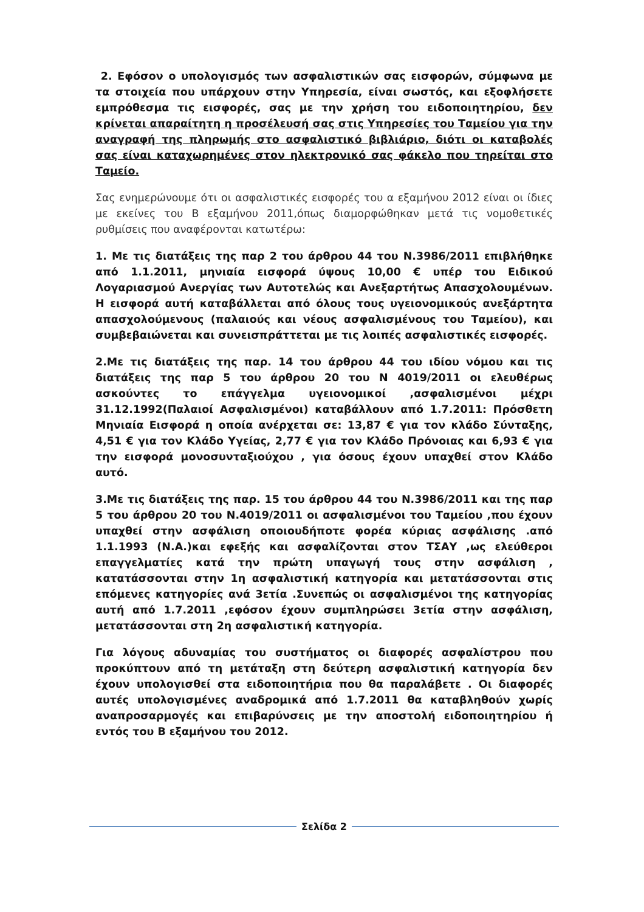2. Εφόσον ο υπολογισμός των ασφαλιστικών σας εισφορών, σύμφωνα με τα στοιχεία που υπάρχουν στην Υπηρεσία, είναι σωστός, και εξοφλήσετε εμπρόθεσμα τις εισφορές, σας με την χρήση του ειδοποιητηρίου, δεν κρίνεται απαραίτητη η προσέλευσή σας στις Υπηρεσίες του Ταμείου για την αναγραφή της πληρωμής στο ασφαλιστικό βιβλιάριο, διότι οι καταβολές σας είναι καταχωρημένες στον ηλεκτρονικό σας φάκελο που τηρείται στο Ταμείο.
Σας ενημερώνουμε ότι οι ασφαλιστικές εισφορές του α εξαμήνου 2012 είναι οι ίδιες με εκείνες του Β εξαμήνου 2011,όπως διαμορφώθηκαν μετά τις νομοθετικές ρυθμίσεις που αναφέρονται κατωτέρω:
1. Με τις διατάξεις της παρ 2 του άρθρου 44 του Ν.3986/2011 επιβλήθηκε από 1.1.2011, μηνιαία εισφορά ύψους 10,00 € υπέρ του Ειδικού Λογαριασμού Ανεργίας των Αυτοτελώς και Ανεξαρτήτως Απασχολουμένων. Η εισφορά αυτή καταβάλλεται από όλους τους υγειονομικούς ανεξάρτητα απασχολούμενους (παλαιούς και νέους ασφαλισμένους του Ταμείου), και συμβεβαιώνεται και συνεισπράττεται με τις λοιπές ασφαλιστικές εισφορές.
2.Με τις διατάξεις της παρ. 14 του άρθρου 44 του ιδίου νόμου και τις διατάξεις της παρ 5 του άρθρου 20 του Ν 4019/2011 οι ελευθέρως ασκούντες το επάγγελμα υγειονομικοί ,ασφαλισμένοι μέχρι 31.12.1992(Παλαιοί Ασφαλισμένοι) καταβάλλουν από 1.7.2011: Πρόσθετη Μηνιαία Εισφορά η οποία ανέρχεται σε: 13,87 € για τον κλάδο Σύνταξης, 4,51 € για τον Κλάδο Υγείας, 2,77 € για τον Κλάδο Πρόνοιας και 6,93 € για την εισφορά μονοσυνταξιούχου , για όσους έχουν υπαχθεί στον Κλάδο αυτό.
3.Με τις διατάξεις της παρ. 15 του άρθρου 44 του Ν.3986/2011 και της παρ 5 του άρθρου 20 του Ν.4019/2011 οι ασφαλισμένοι του Ταμείου ,που έχουν υπαχθεί στην ασφάλιση οποιουδήποτε φορέα κύριας ασφάλισης .από 1.1.1993 (Ν.Α.)και εφεξής και ασφαλίζονται στον ΤΣΑΥ ,ως ελεύθεροι επαγγελματίες κατά την πρώτη υπαγωγή τους στην ασφάλιση , κατατάσσονται στην 1η ασφαλιστική κατηγορία και μετατάσσονται στις επόμενες κατηγορίες ανά 3ετία .Συνεπώς οι ασφαλισμένοι της κατηγορίας αυτή από 1.7.2011 ,εφόσον έχουν συμπληρώσει 3ετία στην ασφάλιση, μετατάσσονται στη 2η ασφαλιστική κατηγορία.
Για λόγους αδυναμίας του συστήματος οι διαφορές ασφαλίστρου που προκύπτουν από τη μετάταξη στη δεύτερη ασφαλιστική κατηγορία δεν έχουν υπολογισθεί στα ειδοποιητήρια που θα παραλάβετε . Οι διαφορές αυτές υπολογισμένες αναδρομικά από 1.7.2011 θα καταβληθούν χωρίς αναπροσαρμογές και επιβαρύνσεις με την αποστολή ειδοποιητηρίου ή εντός του Β εξαμήνου του 2012.
Σελίδα 2